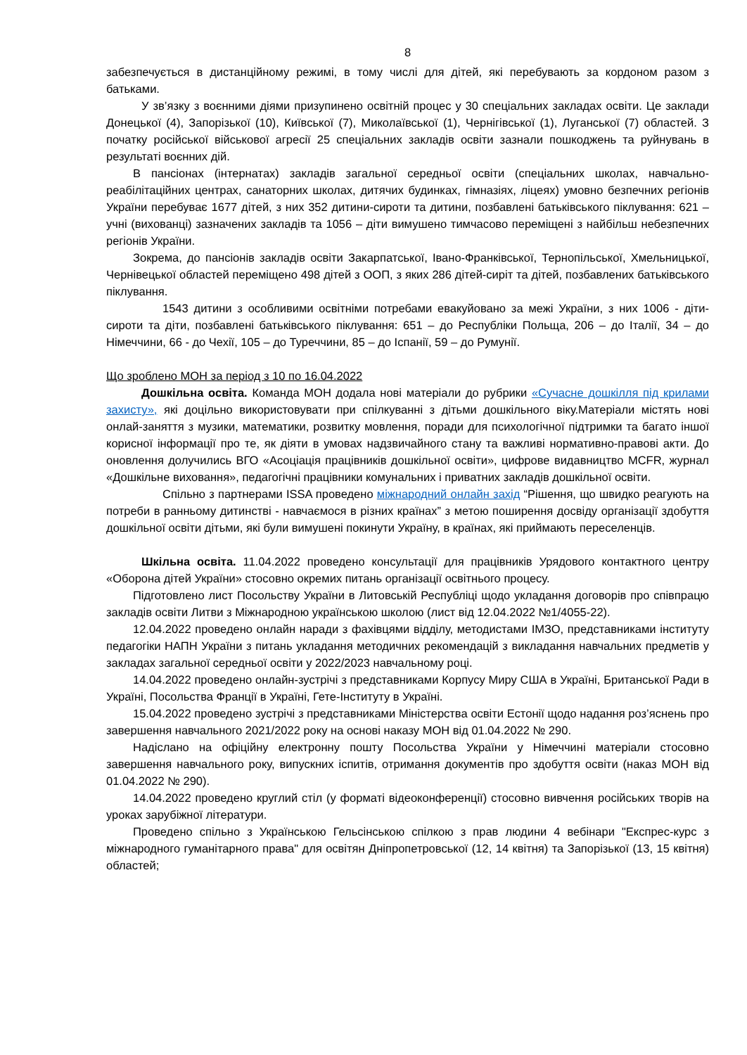8
забезпечується в дистанційному режимі, в тому числі для дітей, які перебувають за кордоном разом з батьками.
У зв’язку з воєнними діями призупинено освітній процес у 30 спеціальних закладах освіти. Це заклади Донецької (4), Запорізької (10), Київської (7), Миколаївської (1), Чернігівської (1), Луганської (7) областей. З початку російської військової агресії 25 спеціальних закладів освіти зазнали пошкоджень та руйнувань в результаті воєнних дій.
В пансіонах (інтернатах) закладів загальної середньої освіти (спеціальних школах, навчально-реабілітаційних центрах, санаторних школах, дитячих будинках, гімназіях, ліцеях) умовно безпечних регіонів України перебуває 1677 дітей, з них 352 дитини-сироти та дитини, позбавлені батьківського піклування: 621 – учні (вихованці) зазначених закладів та 1056 – діти вимушено тимчасово переміщені з найбільш небезпечних регіонів України.
Зокрема, до пансіонів закладів освіти Закарпатської, Івано-Франківської, Тернопільської, Хмельницької, Чернівецької областей переміщено 498 дітей з ООП, з яких 286 дітей-сиріт та дітей, позбавлених батьківського піклування.
1543 дитини з особливими освітніми потребами евакуйовано за межі України, з них 1006 - діти-сироти та діти, позбавлені батьківського піклування: 651 – до Республіки Польща, 206 – до Італії, 34 – до Німеччини, 66 - до Чехії, 105 – до Туреччини, 85 – до Іспанії, 59 – до Румунії.
Що зроблено МОН за період з 10 по 16.04.2022
Дошкільна освіта. Команда МОН додала нові матеріали до рубрики «Сучасне дошкілля під крилами захисту», які доцільно використовувати при спілкуванні з дітьми дошкільного віку.Матеріали містять нові онлай-заняття з музики, математики, розвитку мовлення, поради для психологічної підтримки та багато іншої корисної інформації про те, як діяти в умовах надзвичайного стану та важливі нормативно-правові акти. До оновлення долучились ВГО «Асоціація працівників дошкільної освіти», цифрове видавництво MCFR, журнал «Дошкільне виховання», педагогічні працівники комунальних і приватних закладів дошкільної освіти.
Спільно з партнерами ISSA проведено міжнародний онлайн захід “Рішення, що швидко реагують на потреби в ранньому дитинстві - навчаємося в різних країнах” з метою поширення досвіду організації здобуття дошкільної освіти дітьми, які були вимушені покинути Україну, в країнах, які приймають переселенців.
Шкільна освіта. 11.04.2022 проведено консультації для працівників Урядового контактного центру «Оборона дітей України» стосовно окремих питань організації освітнього процесу.
Підготовлено лист Посольству України в Литовській Республіці щодо укладання договорів про співпрацю закладів освіти Литви з Міжнародною українською школою (лист від 12.04.2022 №1/4055-22).
12.04.2022 проведено онлайн наради з фахівцями відділу, методистами ІМЗО, представниками інституту педагогіки НАПН України з питань укладання методичних рекомендацій з викладання навчальних предметів у закладах загальної середньої освіти у 2022/2023 навчальному році.
14.04.2022 проведено онлайн-зустрічі з представниками Корпусу Миру США в Україні, Британської Ради в Україні, Посольства Франції в Україні, Гете-Інституту в Україні.
15.04.2022 проведено зустрічі з представниками Міністерства освіти Естонії щодо надання роз’яснень про завершення навчального 2021/2022 року на основі наказу МОН від 01.04.2022 № 290.
Надіслано на офіційну електронну пошту Посольства України у Німеччині матеріали стосовно завершення навчального року, випускних іспитів, отримання документів про здобуття освіти (наказ МОН від 01.04.2022 № 290).
14.04.2022 проведено круглий стіл (у форматі відеоконференції) стосовно вивчення російських творів на уроках зарубіжної літератури.
Проведено спільно з Українською Гельсінською спілкою з прав людини 4 вебінари "Експрес-курс з міжнародного гуманітарного права" для освітян Дніпропетровської (12, 14 квітня) та Запорізької (13, 15 квітня) областей;